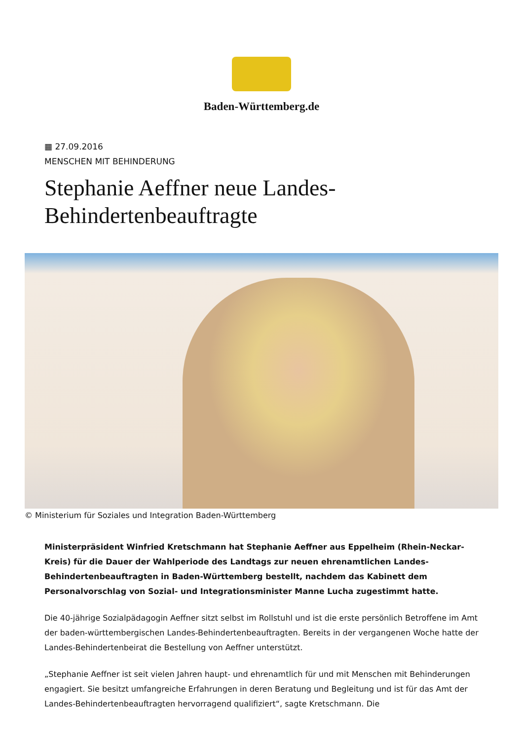Baden-Württemberg.de
▦ 27.09.2016
MENSCHEN MIT BEHINDERUNG
Stephanie Aeffner neue Landes-Behindertenbeauftragte
© Ministerium für Soziales und Integration Baden-Württemberg
Ministerpräsident Winfried Kretschmann hat Stephanie Aeffner aus Eppelheim (Rhein-Neckar-Kreis) für die Dauer der Wahlperiode des Landtags zur neuen ehrenamtlichen Landes-Behindertenbeauftragten in Baden-Württemberg bestellt, nachdem das Kabinett dem Personalvorschlag von Sozial- und Integrationsminister Manne Lucha zugestimmt hatte.
Die 40-jährige Sozialpädagogin Aeffner sitzt selbst im Rollstuhl und ist die erste persönlich Betroffene im Amt der baden-württembergischen Landes-Behindertenbeauftragten. Bereits in der vergangenen Woche hatte der Landes-Behindertenbeirat die Bestellung von Aeffner unterstützt.
„Stephanie Aeffner ist seit vielen Jahren haupt- und ehrenamtlich für und mit Menschen mit Behinderungen engagiert. Sie besitzt umfangreiche Erfahrungen in deren Beratung und Begleitung und ist für das Amt der Landes-Behindertenbeauftragten hervorragend qualifiziert“, sagte Kretschmann. Die